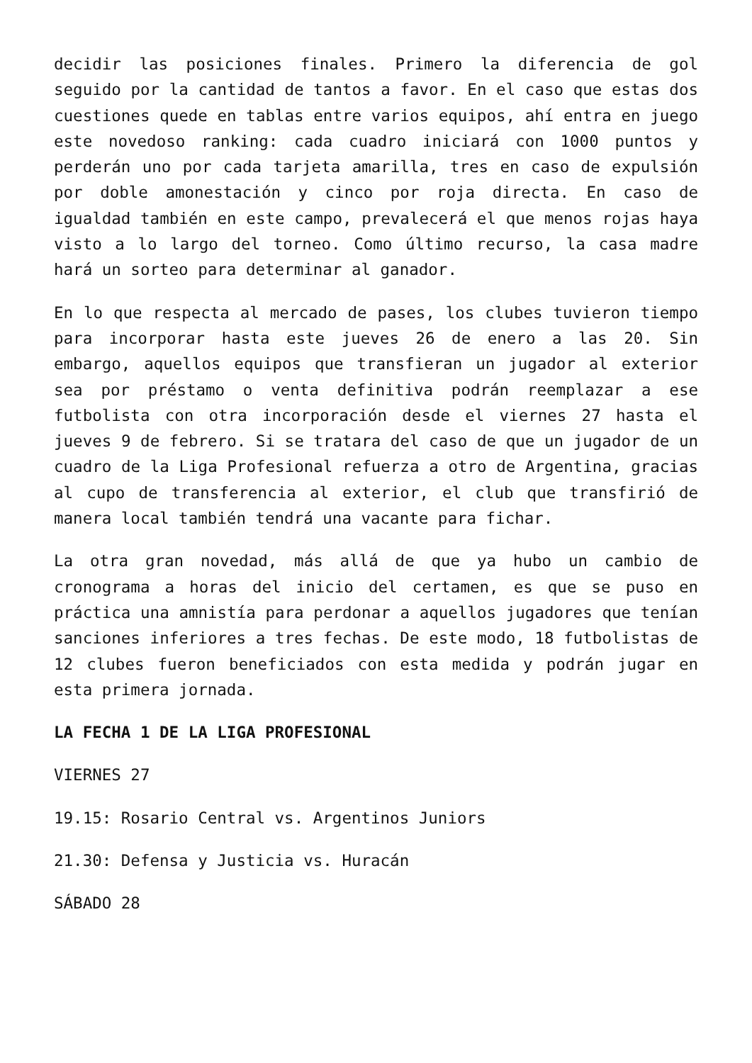decidir las posiciones finales. Primero la diferencia de gol seguido por la cantidad de tantos a favor. En el caso que estas dos cuestiones quede en tablas entre varios equipos, ahí entra en juego este novedoso ranking: cada cuadro iniciará con 1000 puntos y perderán uno por cada tarjeta amarilla, tres en caso de expulsión por doble amonestación y cinco por roja directa. En caso de igualdad también en este campo, prevalecerá el que menos rojas haya visto a lo largo del torneo. Como último recurso, la casa madre hará un sorteo para determinar al ganador.
En lo que respecta al mercado de pases, los clubes tuvieron tiempo para incorporar hasta este jueves 26 de enero a las 20. Sin embargo, aquellos equipos que transfieran un jugador al exterior sea por préstamo o venta definitiva podrán reemplazar a ese futbolista con otra incorporación desde el viernes 27 hasta el jueves 9 de febrero. Si se tratara del caso de que un jugador de un cuadro de la Liga Profesional refuerza a otro de Argentina, gracias al cupo de transferencia al exterior, el club que transfirió de manera local también tendrá una vacante para fichar.
La otra gran novedad, más allá de que ya hubo un cambio de cronograma a horas del inicio del certamen, es que se puso en práctica una amnistía para perdonar a aquellos jugadores que tenían sanciones inferiores a tres fechas. De este modo, 18 futbolistas de 12 clubes fueron beneficiados con esta medida y podrán jugar en esta primera jornada.
LA FECHA 1 DE LA LIGA PROFESIONAL
VIERNES 27
19.15: Rosario Central vs. Argentinos Juniors
21.30: Defensa y Justicia vs. Huracán
SÁBADO 28